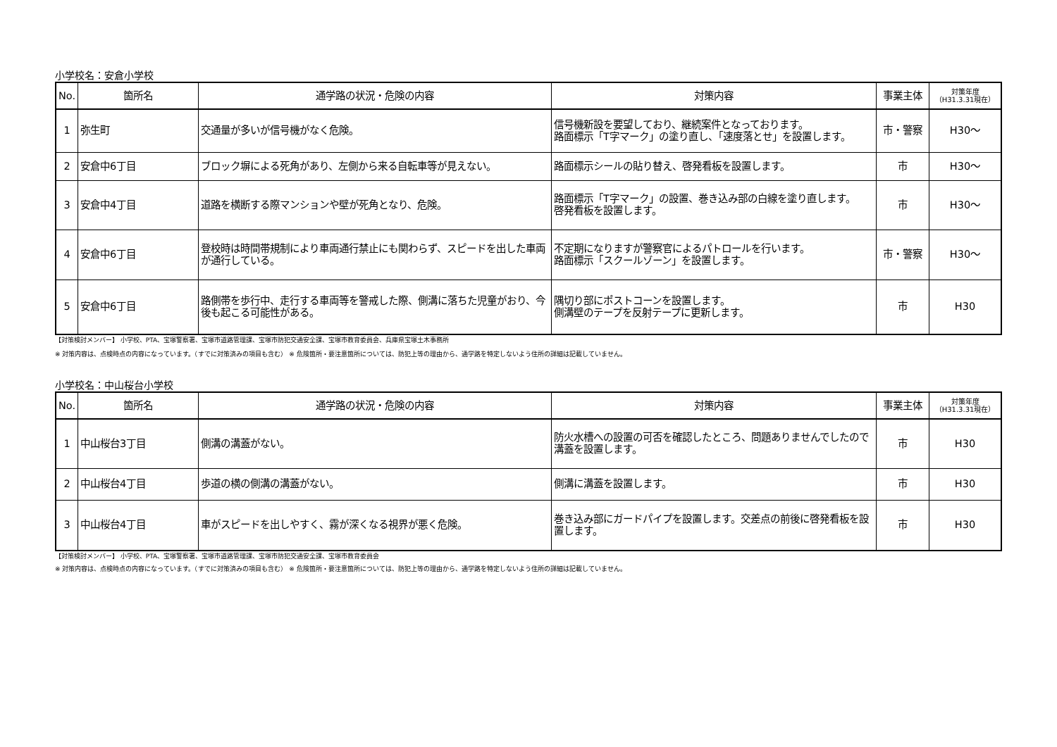小学校名：安倉小学校
| No. | 箇所名 | 通学路の状況・危険の内容 | 対策内容 | 事業主体 | 対策年度 （H31.3.31現在） |
| --- | --- | --- | --- | --- | --- |
| 1 | 弥生町 | 交通量が多いが信号機がなく危険。 | 信号機新設を要望しており、継続案件となっております。 路面標示「T字マーク」の塗り直し、「速度落とせ」を設置します。 | 市・警察 | H30～ |
| 2 | 安倉中6丁目 | ブロック塀による死角があり、左側から来る自転車等が見えない。 | 路面標示シールの貼り替え、啓発看板を設置します。 | 市 | H30～ |
| 3 | 安倉中4丁目 | 道路を横断する際マンションや壁が死角となり、危険。 | 路面標示「T字マーク」の設置、巻き込み部の白線を塗り直します。 啓発看板を設置します。 | 市 | H30～ |
| 4 | 安倉中6丁目 | 登校時は時間帯規制により車両通行禁止にも関わらず、スピードを出した車両が通行している。 | 不定期になりますが警察官によるパトロールを行います。 路面標示「スクールゾーン」を設置します。 | 市・警察 | H30～ |
| 5 | 安倉中6丁目 | 路側帯を歩行中、走行する車両等を警戒した際、側溝に落ちた児童がおり、今後も起こる可能性がある。 | 隅切り部にポストコーンを設置します。 側溝壁のテープを反射テープに更新します。 | 市 | H30 |
【対策検討メンバー】 小学校、PTA、宝塚警察署、宝塚市道路管理課、宝塚市防犯交通安全課、宝塚市教育委員会、兵庫県宝塚土木事務所
※ 対策内容は、点検時点の内容になっています。（すでに対策済みの項目も含む） ※ 危険箇所・要注意箇所については、防犯上等の理由から、通学路を特定しないよう住所の詳細は記載していません。
小学校名：中山桜台小学校
| No. | 箇所名 | 通学路の状況・危険の内容 | 対策内容 | 事業主体 | 対策年度 （H31.3.31現在） |
| --- | --- | --- | --- | --- | --- |
| 1 | 中山桜台3丁目 | 側溝の溝蓋がない。 | 防火水槽への設置の可否を確認したところ、問題ありませんでしたので溝蓋を設置します。 | 市 | H30 |
| 2 | 中山桜台4丁目 | 歩道の横の側溝の溝蓋がない。 | 側溝に溝蓋を設置します。 | 市 | H30 |
| 3 | 中山桜台4丁目 | 車がスピードを出しやすく、霧が深くなる視界が悪く危険。 | 巻き込み部にガードパイプを設置します。交差点の前後に啓発看板を設置します。 | 市 | H30 |
【対策検討メンバー】 小学校、PTA、宝塚警察署、宝塚市道路管理課、宝塚市防犯交通安全課、宝塚市教育委員会
※ 対策内容は、点検時点の内容になっています。（すでに対策済みの項目も含む） ※ 危険箇所・要注意箇所については、防犯上等の理由から、通学路を特定しないよう住所の詳細は記載していません。